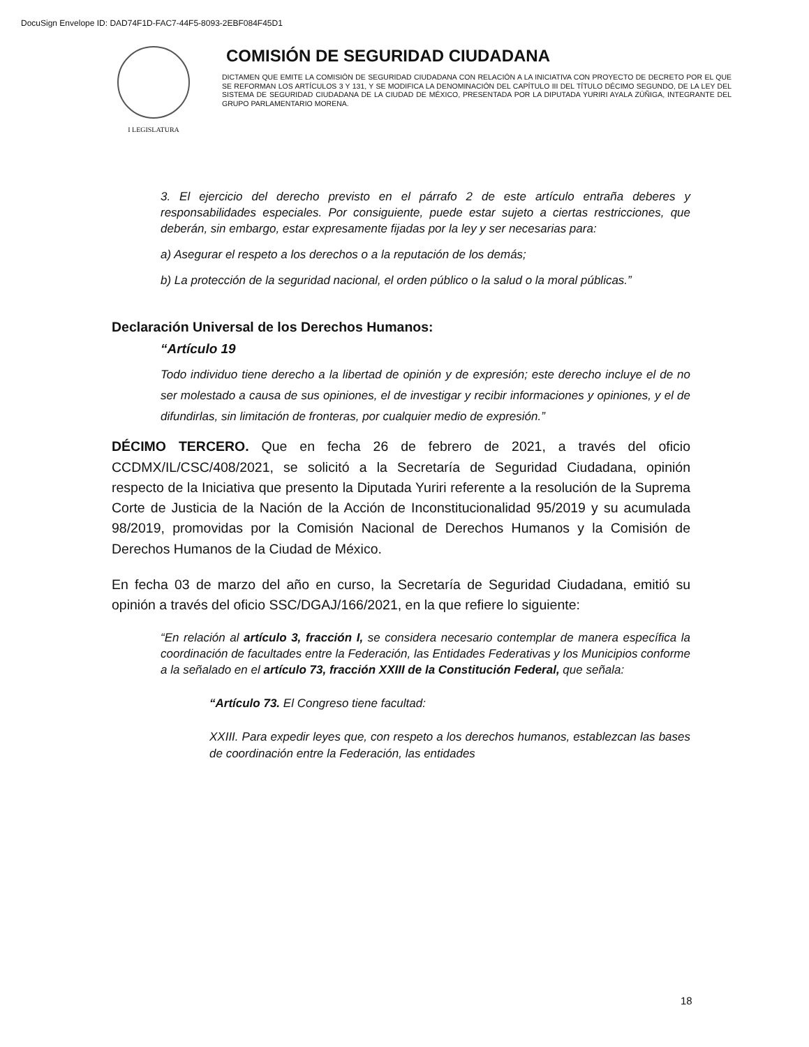DocuSign Envelope ID: DAD74F1D-FAC7-44F5-8093-2EBF084F45D1
I LEGISLATURA
COMISIÓN DE SEGURIDAD CIUDADANA
DICTAMEN QUE EMITE LA COMISIÓN DE SEGURIDAD CIUDADANA CON RELACIÓN A LA INICIATIVA CON PROYECTO DE DECRETO POR EL QUE SE REFORMAN LOS ARTÍCULOS 3 Y 131, Y SE MODIFICA LA DENOMINACIÓN DEL CAPÍTULO III DEL TÍTULO DÉCIMO SEGUNDO, DE LA LEY DEL SISTEMA DE SEGURIDAD CIUDADANA DE LA CIUDAD DE MÉXICO, PRESENTADA POR LA DIPUTADA YURIRI AYALA ZÚÑIGA, INTEGRANTE DEL GRUPO PARLAMENTARIO MORENA.
3. El ejercicio del derecho previsto en el párrafo 2 de este artículo entraña deberes y responsabilidades especiales. Por consiguiente, puede estar sujeto a ciertas restricciones, que deberán, sin embargo, estar expresamente fijadas por la ley y ser necesarias para:
a) Asegurar el respeto a los derechos o a la reputación de los demás;
b) La protección de la seguridad nacional, el orden público o la salud o la moral públicas.”
Declaración Universal de los Derechos Humanos:
“Artículo 19
Todo individuo tiene derecho a la libertad de opinión y de expresión; este derecho incluye el de no ser molestado a causa de sus opiniones, el de investigar y recibir informaciones y opiniones, y el de difundirlas, sin limitación de fronteras, por cualquier medio de expresión.”
DÉCIMO TERCERO. Que en fecha 26 de febrero de 2021, a través del oficio CCDMX/IL/CSC/408/2021, se solicitó a la Secretaría de Seguridad Ciudadana, opinión respecto de la Iniciativa que presento la Diputada Yuriri referente a la resolución de la Suprema Corte de Justicia de la Nación de la Acción de Inconstitucionalidad 95/2019 y su acumulada 98/2019, promovidas por la Comisión Nacional de Derechos Humanos y la Comisión de Derechos Humanos de la Ciudad de México.
En fecha 03 de marzo del año en curso, la Secretaría de Seguridad Ciudadana, emitió su opinión a través del oficio SSC/DGAJ/166/2021, en la que refiere lo siguiente:
“En relación al artículo 3, fracción I, se considera necesario contemplar de manera específica la coordinación de facultades entre la Federación, las Entidades Federativas y los Municipios conforme a la señalado en el artículo 73, fracción XXIII de la Constitución Federal, que señala:
“Artículo 73. El Congreso tiene facultad:
XXIII. Para expedir leyes que, con respeto a los derechos humanos, establezcan las bases de coordinación entre la Federación, las entidades
18